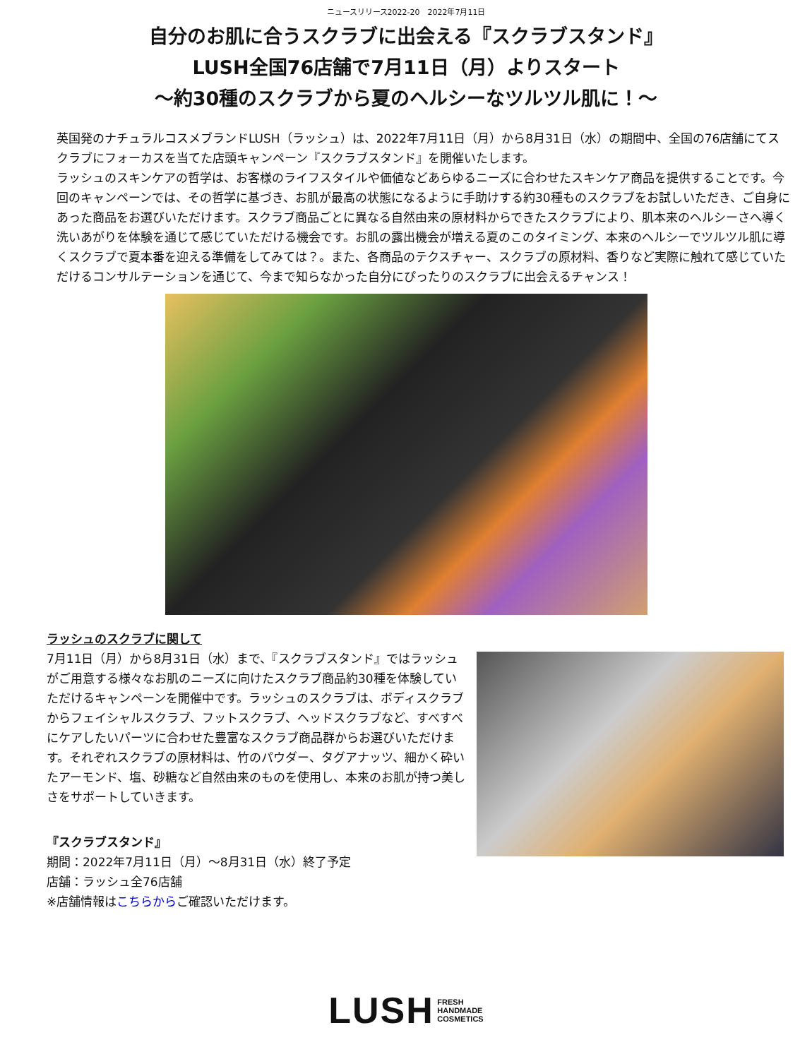ニュースリリース2022-20　2022年7月11日
自分のお肌に合うスクラブに出会える『スクラブスタンド』
LUSH全国76店舗で7月11日（月）よりスタート
～約30種のスクラブから夏のヘルシーなツルツル肌に！～
英国発のナチュラルコスメブランドLUSH（ラッシュ）は、2022年7月11日（月）から8月31日（水）の期間中、全国の76店舗にてスクラブにフォーカスを当てた店頭キャンペーン『スクラブスタンド』を開催いたします。
ラッシュのスキンケアの哲学は、お客様のライフスタイルや価値などあらゆるニーズに合わせたスキンケア商品を提供することです。今回のキャンペーンでは、その哲学に基づき、お肌が最高の状態になるように手助けする約30種ものスクラブをお試しいただき、ご自身にあった商品をお選びいただけます。スクラブ商品ごとに異なる自然由来の原材料からできたスクラブにより、肌本来のヘルシーさへ導く洗いあがりを体験を通じて感じていただける機会です。お肌の露出機会が増える夏のこのタイミング、本来のヘルシーでツルツル肌に導くスクラブで夏本番を迎える準備をしてみては？。また、各商品のテクスチャー、スクラブの原材料、香りなど実際に触れて感じていただけるコンサルテーションを通じて、今まで知らなかった自分にぴったりのスクラブに出会えるチャンス！
ラッシュのスクラブに関して
7月11日（月）から8月31日（水）まで、『スクラブスタンド』ではラッシュがご用意する様々なお肌のニーズに向けたスクラブ商品約30種を体験していただけるキャンペーンを開催中です。ラッシュのスクラブは、ボディスクラブからフェイシャルスクラブ、フットスクラブ、ヘッドスクラブなど、すべすべにケアしたいパーツに合わせた豊富なスクラブ商品群からお選びいただけます。それぞれスクラブの原材料は、竹のパウダー、タグアナッツ、細かく砕いたアーモンド、塩、砂糖など自然由来のものを使用し、本来のお肌が持つ美しさをサポートしていきます。
『スクラブスタンド』
期間：2022年7月11日（月）～8月31日（水）終了予定
店舗：ラッシュ全76店舗
※店舗情報はこちらからご確認いただけます。
LUSH FRESH
HANDMADE
COSMETICS